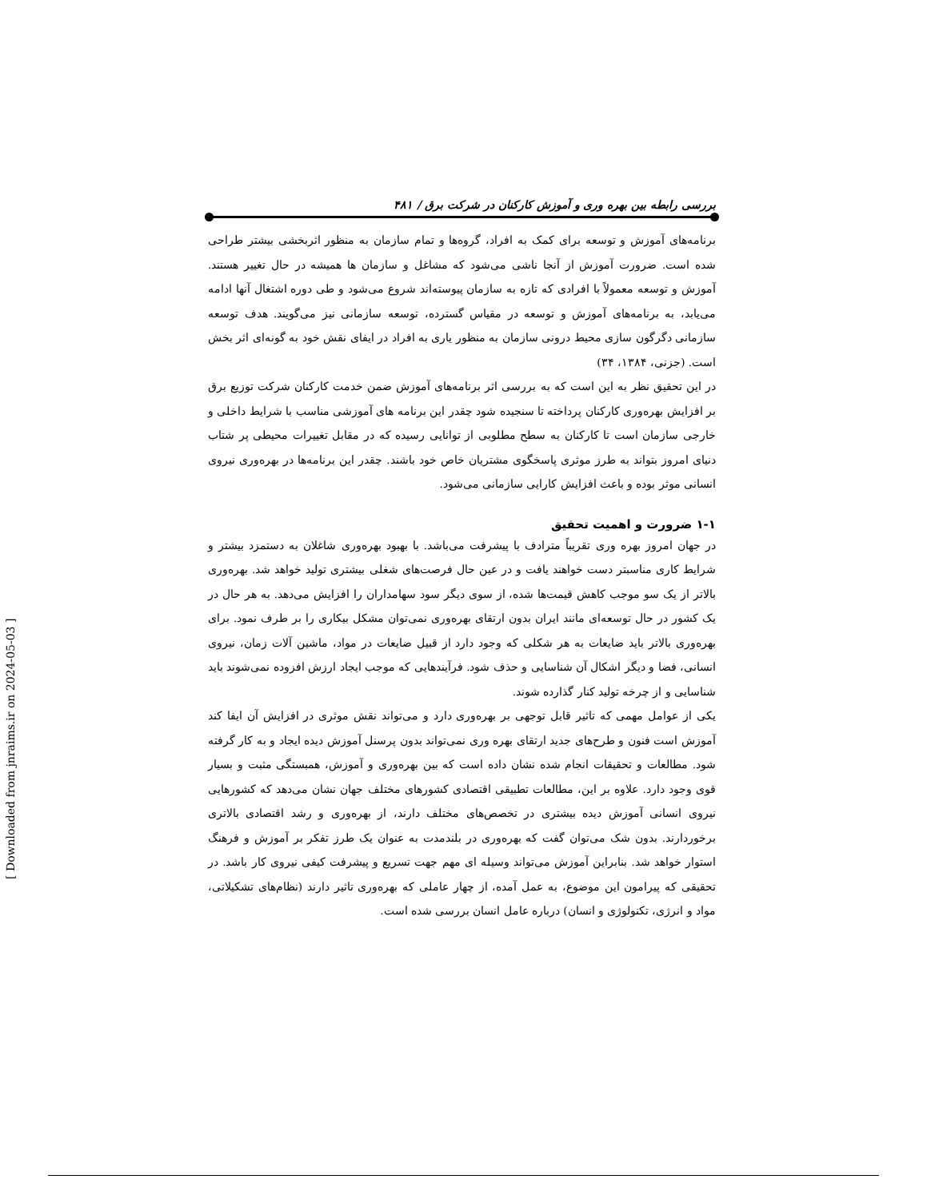بررسی رابطه بین بهره وری و آموزش کارکنان در شرکت برق / ۴۸۱
برنامه‌های آموزش و توسعه برای کمک به افراد، گروه‌ها و تمام سازمان به منظور اثربخشی بیشتر طراحی شده است. ضرورت آموزش از آنجا ناشی می‌شود که مشاغل و سازمان ها همیشه در حال تغییر هستند. آموزش و توسعه معمولاً با افرادی که تازه به سازمان پیوسته‌اند شروع می‌شود و طی دوره اشتغال آنها ادامه می‌یابد، به برنامه‌های آموزش و توسعه در مقیاس گسترده، توسعه سازمانی نیز می‌گویند. هدف توسعه سازمانی دگرگون سازی محیط درونی سازمان به منظور یاری به افراد در ایفای نقش خود به گونه‌ای اثر بخش است. (جزنی، ۱۳۸۴، ۳۴)
در این تحقیق نظر به این است که به بررسی اثر برنامه‌های آموزش ضمن خدمت کارکنان شرکت توزیع برق بر افزایش بهره‌وری کارکنان پرداخته تا سنجیده شود چقدر این برنامه های آموزشی مناسب با شرایط داخلی و خارجی سازمان است تا کارکنان به سطح مطلوبی از توانایی رسیده که در مقابل تغییرات محیطی پر شتاب دنیای امروز بتواند به طرز موثری پاسخگوی مشتریان خاص خود باشند. چقدر این برنامه‌ها در بهره‌وری نیروی انسانی موثر بوده و باعث افزایش کارایی سازمانی می‌شود.
۱-۱ ضرورت و اهمیت تحقیق
در جهان امروز بهره وری تقریباً مترادف با پیشرفت می‌باشد. با بهبود بهره‌وری شاغلان به دستمزد بیشتر و شرایط کاری مناسبتر دست خواهند یافت و در عین حال فرصت‌های شغلی بیشتری تولید خواهد شد. بهره‌وری بالاتر از یک سو موجب کاهش قیمت‌ها شده، از سوی دیگر سود سهامداران را افزایش می‌دهد. به هر حال در یک کشور در حال توسعه‌ای مانند ایران بدون ارتقای بهره‌وری نمی‌توان مشکل بیکاری را بر طرف نمود. برای بهره‌وری بالاتر باید ضایعات به هر شکلی که وجود دارد از قبیل ضایعات در مواد، ماشین آلات زمان، نیروی انسانی، فضا و دیگر اشکال آن شناسایی و حذف شود. فرآیندهایی که موجب ایجاد ارزش افزوده نمی‌شوند باید شناسایی و از چرخه تولید کنار گذارده شوند.
یکی از عوامل مهمی که تاثیر قابل توجهی بر بهره‌وری دارد و می‌تواند نقش موثری در افزایش آن ایفا کند آموزش است فنون و طرح‌های جدید ارتقای بهره وری نمی‌تواند بدون پرسنل آموزش دیده ایجاد و به کار گرفته شود. مطالعات و تحقیقات انجام شده نشان داده است که بین بهره‌وری و آموزش، همبستگی مثبت و بسیار قوی وجود دارد. علاوه بر این، مطالعات تطبیقی اقتصادی کشورهای مختلف جهان نشان می‌دهد که کشورهایی نیروی انسانی آموزش دیده بیشتری در تخصص‌های مختلف دارند، از بهره‌وری و رشد اقتصادی بالاتری برخوردارند. بدون شک می‌توان گفت که بهره‌وری در بلندمدت به عنوان یک طرز تفکر بر آموزش و فرهنگ استوار خواهد شد. بنابراین آموزش می‌تواند وسیله ای مهم جهت تسریع و پیشرفت کیفی نیروی کار باشد. در تحقیقی که پیرامون این موضوع، به عمل آمده، از چهار عاملی که بهره‌وری تاثیر دارند (نظام‌های تشکیلاتی، مواد و انرژی، تکنولوژی و انسان) درباره عامل انسان بررسی شده است.
[ Downloaded from jnraims.ir on 2024-05-03 ]